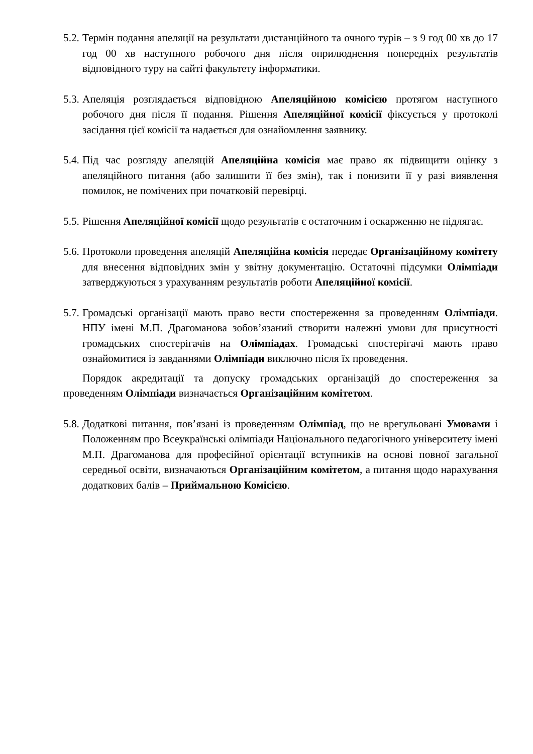5.2.
Термін подання апеляції на результати дистанційного та очного турів – з 9 год 00 хв до 17 год 00 хв наступного робочого дня після оприлюднення попередніх результатів відповідного туру на сайті факультету інформатики.
5.3.
Апеляція розглядається відповідною Апеляційною комісією протягом наступного робочого дня після її подання. Рішення Апеляційної комісії фіксується у протоколі засідання цієї комісії та надається для ознайомлення заявнику.
5.4.
Під час розгляду апеляцій Апеляційна комісія має право як підвищити оцінку з апеляційного питання (або залишити її без змін), так і понизити її у разі виявлення помилок, не помічених при початковій перевірці.
5.5.
Рішення Апеляційної комісії щодо результатів є остаточним і оскарженню не підлягає.
5.6.
Протоколи проведення апеляцій Апеляційна комісія передає Організаційному комітету для внесення відповідних змін у звітну документацію. Остаточні підсумки Олімпіади затверджуються з урахуванням результатів роботи Апеляційної комісії.
5.7.
Громадські організації мають право вести спостереження за проведенням Олімпіади. НПУ імені М.П. Драгоманова зобов’язаний створити належні умови для присутності громадських спостерігачів на Олімпіадах. Громадські спостерігачі мають право ознайомитися із завданнями Олімпіади виключно після їх проведення.
Порядок акредитації та допуску громадських організацій до спостереження за проведенням Олімпіади визначається Організаційним комітетом.
5.8.
Додаткові питання, пов’язані із проведенням Олімпіад, що не врегульовані Умовами і Положенням про Всеукраїнські олімпіади Національного педагогічного університету імені М.П. Драгоманова для професійної орієнтації вступників на основі повної загальної середньої освіти, визначаються Організаційним комітетом, а питання щодо нарахування додаткових балів – Приймальною Комісією.